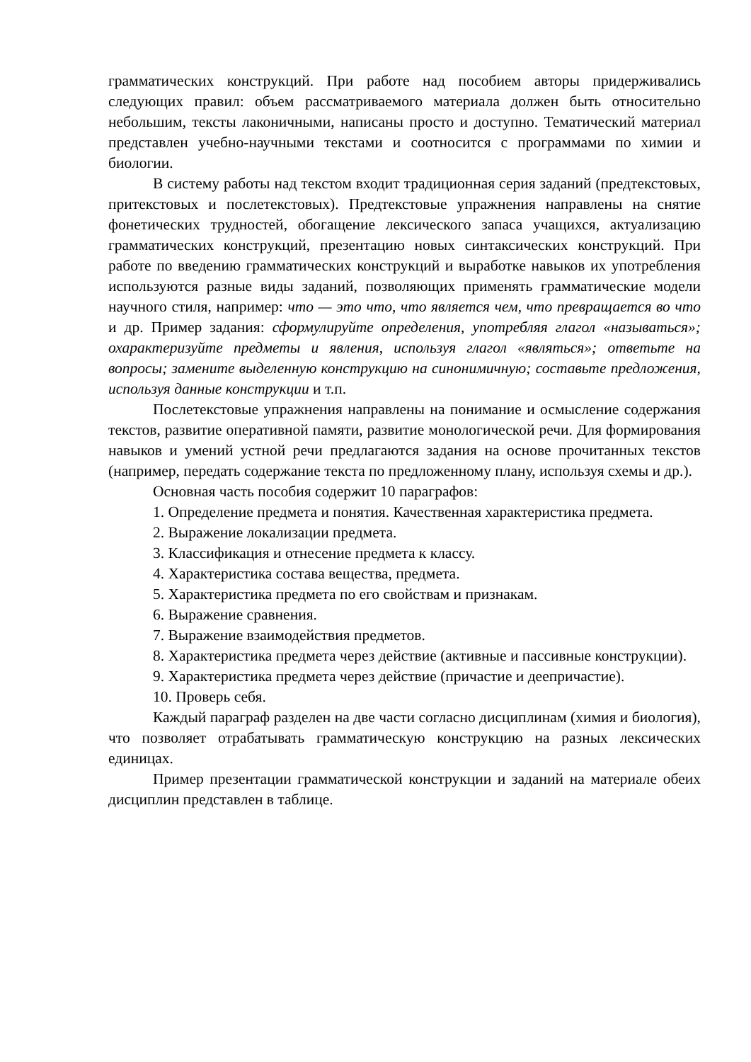грамматических конструкций. При работе над пособием авторы придерживались следующих правил: объем рассматриваемого материала должен быть относительно небольшим, тексты лаконичными, написаны просто и доступно. Тематический материал представлен учебно-научными текстами и соотносится с программами по химии и биологии.
В систему работы над текстом входит традиционная серия заданий (предтекстовых, притекстовых и послетекстовых). Предтекстовые упражнения направлены на снятие фонетических трудностей, обогащение лексического запаса учащихся, актуализацию грамматических конструкций, презентацию новых синтаксических конструкций. При работе по введению грамматических конструкций и выработке навыков их употребления используются разные виды заданий, позволяющих применять грамматические модели научного стиля, например: что — это что, что является чем, что превращается во что и др. Пример задания: сформулируйте определения, употребляя глагол «называться»; охарактеризуйте предметы и явления, используя глагол «являться»; ответьте на вопросы; замените выделенную конструкцию на синонимичную; составьте предложения, используя данные конструкции и т.п.
Послетекстовые упражнения направлены на понимание и осмысление содержания текстов, развитие оперативной памяти, развитие монологической речи. Для формирования навыков и умений устной речи предлагаются задания на основе прочитанных текстов (например, передать содержание текста по предложенному плану, используя схемы и др.).
Основная часть пособия содержит 10 параграфов:
1. Определение предмета и понятия. Качественная характеристика предмета.
2. Выражение локализации предмета.
3. Классификация и отнесение предмета к классу.
4. Характеристика состава вещества, предмета.
5. Характеристика предмета по его свойствам и признакам.
6. Выражение сравнения.
7. Выражение взаимодействия предметов.
8. Характеристика предмета через действие (активные и пассивные конструкции).
9. Характеристика предмета через действие (причастие и деепричастие).
10. Проверь себя.
Каждый параграф разделен на две части согласно дисциплинам (химия и биология), что позволяет отрабатывать грамматическую конструкцию на разных лексических единицах.
Пример презентации грамматической конструкции и заданий на материале обеих дисциплин представлен в таблице.